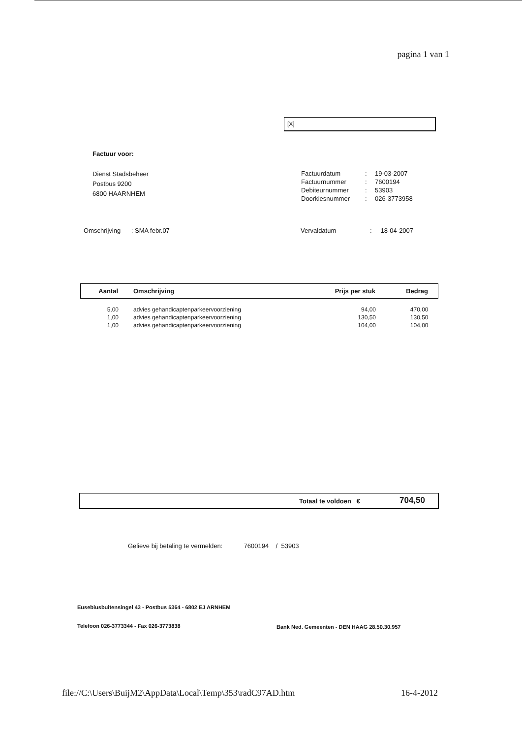pagina 1 van 1
[X]
Factuur voor:
Dienst Stadsbeheer
Postbus 9200
6800 HAARNHEM
| Factuurdatum | : | 19-03-2007 |
| Factuurnummer | : | 7600194 |
| Debiteurnummer | : | 53903 |
| Doorkiesnummer | : | 026-3773958 |
Omschrijving : SMA febr.07
Vervaldatum : 18-04-2007
| Aantal | Omschrijving | Prijs per stuk | Bedrag |
| --- | --- | --- | --- |
| 5,00 | advies gehandicaptenparkeervoorziening | 94,00 | 470,00 |
| 1,00 | advies gehandicaptenparkeervoorziening | 130,50 | 130,50 |
| 1,00 | advies gehandicaptenparkeervoorziening | 104,00 | 104,00 |
Totaal te voldoen € 704,50
Gelieve bij betaling te vermelden: 7600194 / 53903
Eusebiusbuitensingel 43 - Postbus 5364 - 6802 EJ ARNHEM
Telefoon 026-3773344 - Fax 026-3773838
Bank Ned. Gemeenten - DEN HAAG 28.50.30.957
file://C:\Users\BuijM2\AppData\Local\Temp\353\radC97AD.htm
16-4-2012